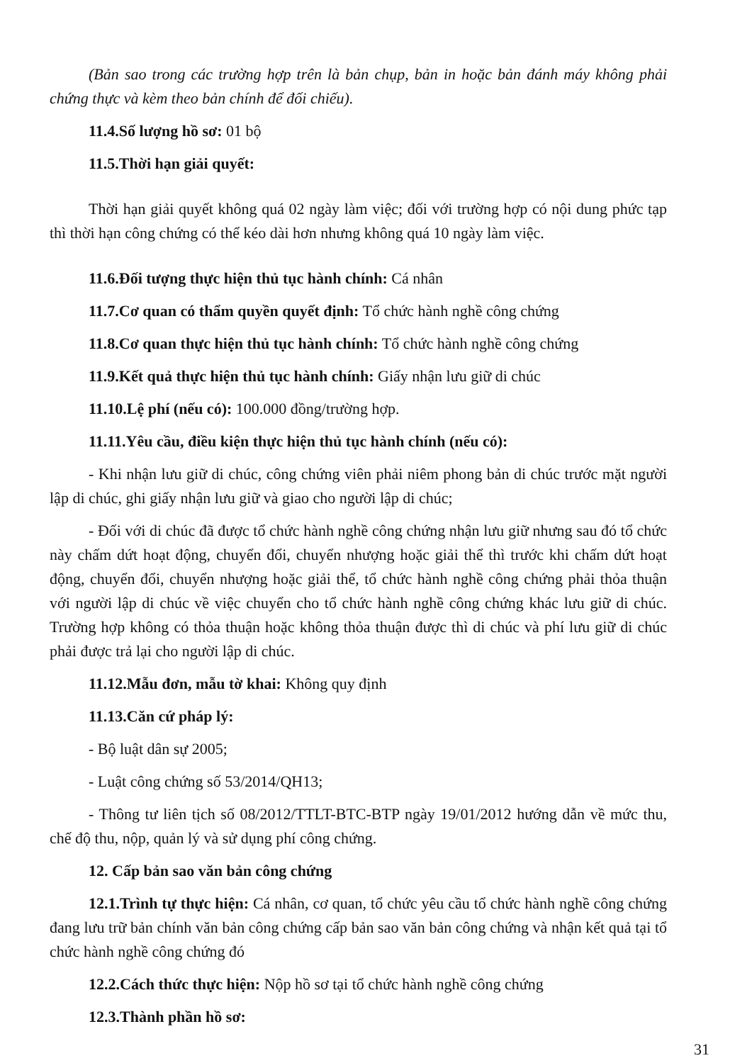(Bản sao trong các trường hợp trên là bản chụp, bản in hoặc bản đánh máy không phải chứng thực và kèm theo bản chính để đối chiếu).
11.4.Số lượng hồ sơ: 01 bộ
11.5.Thời hạn giải quyết:
Thời hạn giải quyết không quá 02 ngày làm việc; đối với trường hợp có nội dung phức tạp thì thời hạn công chứng có thể kéo dài hơn nhưng không quá 10 ngày làm việc.
11.6.Đối tượng thực hiện thủ tục hành chính: Cá nhân
11.7.Cơ quan có thẩm quyền quyết định: Tổ chức hành nghề công chứng
11.8.Cơ quan thực hiện thủ tục hành chính: Tổ chức hành nghề công chứng
11.9.Kết quả thực hiện thủ tục hành chính: Giấy nhận lưu giữ di chúc
11.10.Lệ phí (nếu có): 100.000 đồng/trường hợp.
11.11.Yêu cầu, điều kiện thực hiện thủ tục hành chính (nếu có):
- Khi nhận lưu giữ di chúc, công chứng viên phải niêm phong bản di chúc trước mặt người lập di chúc, ghi giấy nhận lưu giữ và giao cho người lập di chúc;
- Đối với di chúc đã được tổ chức hành nghề công chứng nhận lưu giữ nhưng sau đó tổ chức này chấm dứt hoạt động, chuyển đổi, chuyển nhượng hoặc giải thể thì trước khi chấm dứt hoạt động, chuyển đổi, chuyển nhượng hoặc giải thể, tổ chức hành nghề công chứng phải thỏa thuận với người lập di chúc về việc chuyển cho tổ chức hành nghề công chứng khác lưu giữ di chúc. Trường hợp không có thỏa thuận hoặc không thỏa thuận được thì di chúc và phí lưu giữ di chúc phải được trả lại cho người lập di chúc.
11.12.Mẫu đơn, mẫu tờ khai: Không quy định
11.13.Căn cứ pháp lý:
- Bộ luật dân sự 2005;
- Luật công chứng số 53/2014/QH13;
- Thông tư liên tịch số 08/2012/TTLT-BTC-BTP ngày 19/01/2012 hướng dẫn về mức thu, chế độ thu, nộp, quản lý và sử dụng phí công chứng.
12. Cấp bản sao văn bản công chứng
12.1.Trình tự thực hiện: Cá nhân, cơ quan, tổ chức yêu cầu tổ chức hành nghề công chứng đang lưu trữ bản chính văn bản công chứng cấp bản sao văn bản công chứng và nhận kết quả tại tổ chức hành nghề công chứng đó
12.2.Cách thức thực hiện: Nộp hồ sơ tại tổ chức hành nghề công chứng
12.3.Thành phần hồ sơ:
31